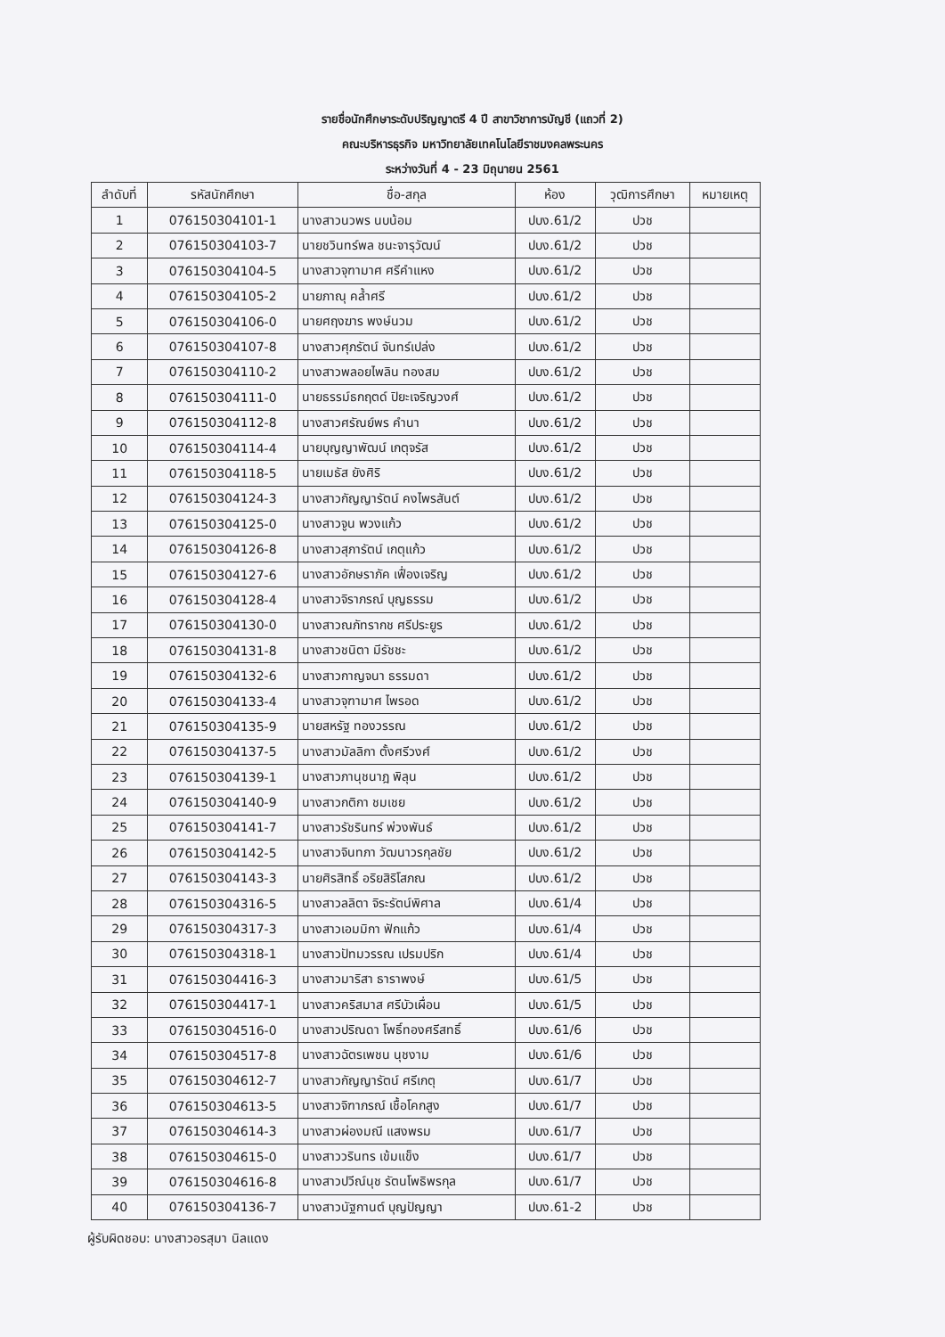รายชื่อนักศึกษาระดับปริญญาตรี 4 ปี สาขาวิชาการบัญชี (แถวที่ 2)
คณะบริหารธุรกิจ มหาวิทยาลัยเทคโนโลยีราชมงคลพระนคร
ระหว่างวันที่ 4 - 23 มิถุนายน 2561
| ลำดับที่ | รหัสนักศึกษา | ชื่อ-สกุล | ห้อง | วุฒิการศึกษา | หมายเหตุ |
| --- | --- | --- | --- | --- | --- |
| 1 | 076150304101-1 | นางสาวนวพร นบน้อม | ปบง.61/2 | ปวช | |
| 2 | 076150304103-7 | นายชวินทร์พล ชนะจารุวัฒน์ | ปบง.61/2 | ปวช | |
| 3 | 076150304104-5 | นางสาวจุฑามาศ ศรีคำแหง | ปบง.61/2 | ปวช | |
| 4 | 076150304105-2 | นายภาณุ คล้ำศรี | ปบง.61/2 | ปวช | |
| 5 | 076150304106-0 | นายศฤงฆาร พงษ์นวม | ปบง.61/2 | ปวช | |
| 6 | 076150304107-8 | นางสาวศุภรัตน์ จันทร์เปล่ง | ปบง.61/2 | ปวช | |
| 7 | 076150304110-2 | นางสาวพลอยไพลิน ทองสม | ปบง.61/2 | ปวช | |
| 8 | 076150304111-0 | นายธรรม์ธกฤตด์ ปิยะเจริญวงศ์ | ปบง.61/2 | ปวช | |
| 9 | 076150304112-8 | นางสาวศรัณย์พร คำนา | ปบง.61/2 | ปวช | |
| 10 | 076150304114-4 | นายบุญญาพัฒน์ เกตุจรัส | ปบง.61/2 | ปวช | |
| 11 | 076150304118-5 | นายเมธัส ยังศิริ | ปบง.61/2 | ปวช | |
| 12 | 076150304124-3 | นางสาวกัญญารัตน์ คงไพรสันต์ | ปบง.61/2 | ปวช | |
| 13 | 076150304125-0 | นางสาวจูน พวงแก้ว | ปบง.61/2 | ปวช | |
| 14 | 076150304126-8 | นางสาวสุภารัตน์ เกตุแก้ว | ปบง.61/2 | ปวช | |
| 15 | 076150304127-6 | นางสาวอักษราภัค เฟื่องเจริญ | ปบง.61/2 | ปวช | |
| 16 | 076150304128-4 | นางสาวจิราภรณ์ บุญธรรม | ปบง.61/2 | ปวช | |
| 17 | 076150304130-0 | นางสาวณภัทรากช ศรีประยูร | ปบง.61/2 | ปวช | |
| 18 | 076150304131-8 | นางสาวชนิตา มีรัชชะ | ปบง.61/2 | ปวช | |
| 19 | 076150304132-6 | นางสาวกาญจนา ธรรมดา | ปบง.61/2 | ปวช | |
| 20 | 076150304133-4 | นางสาวจุฑามาศ ไพรอด | ปบง.61/2 | ปวช | |
| 21 | 076150304135-9 | นายสหรัฐ ทองวรรณ | ปบง.61/2 | ปวช | |
| 22 | 076150304137-5 | นางสาวมัลลิกา ตั้งศรีวงศ์ | ปบง.61/2 | ปวช | |
| 23 | 076150304139-1 | นางสาวภานุชนาฎ พิลุน | ปบง.61/2 | ปวช | |
| 24 | 076150304140-9 | นางสาวกติกา ชมเชย | ปบง.61/2 | ปวช | |
| 25 | 076150304141-7 | นางสาวรัชรินทร์ พ่วงพันธ์ | ปบง.61/2 | ปวช | |
| 26 | 076150304142-5 | นางสาวจินทภา วัฒนาวรกุลชัย | ปบง.61/2 | ปวช | |
| 27 | 076150304143-3 | นายศิรสิทธิ์ อริยสิริโสภณ | ปบง.61/2 | ปวช | |
| 28 | 076150304316-5 | นางสาวลลิตา จิระรัตน์พิศาล | ปบง.61/4 | ปวช | |
| 29 | 076150304317-3 | นางสาวเอมมิกา ฟักแก้ว | ปบง.61/4 | ปวช | |
| 30 | 076150304318-1 | นางสาวปัทมวรรณ เปรมปริก | ปบง.61/4 | ปวช | |
| 31 | 076150304416-3 | นางสาวมาริสา ธาราพงษ์ | ปบง.61/5 | ปวช | |
| 32 | 076150304417-1 | นางสาวคริสมาส ศรีบัวเผื่อน | ปบง.61/5 | ปวช | |
| 33 | 076150304516-0 | นางสาวปริณดา โพธิ์ทองศรีสทธิ์ | ปบง.61/6 | ปวช | |
| 34 | 076150304517-8 | นางสาวฉัตรเพชน นุชงาม | ปบง.61/6 | ปวช | |
| 35 | 076150304612-7 | นางสาวกัญญารัตน์ ศรีเกตุ | ปบง.61/7 | ปวช | |
| 36 | 076150304613-5 | นางสาวจิฑาภรณ์ เชื้อโคกสูง | ปบง.61/7 | ปวช | |
| 37 | 076150304614-3 | นางสาวผ่องมณี แสงพรม | ปบง.61/7 | ปวช | |
| 38 | 076150304615-0 | นางสาววรินทร เข้มแข็ง | ปบง.61/7 | ปวช | |
| 39 | 076150304616-8 | นางสาวปวีณ์นุช รัตนโพธิพรกุล | ปบง.61/7 | ปวช | |
| 40 | 076150304136-7 | นางสาวนัฐกานต์ บุญปัญญา | ปบง.61-2 | ปวช | |
ผู้รับผิดชอบ: นางสาวอรสุมา นิลแดง